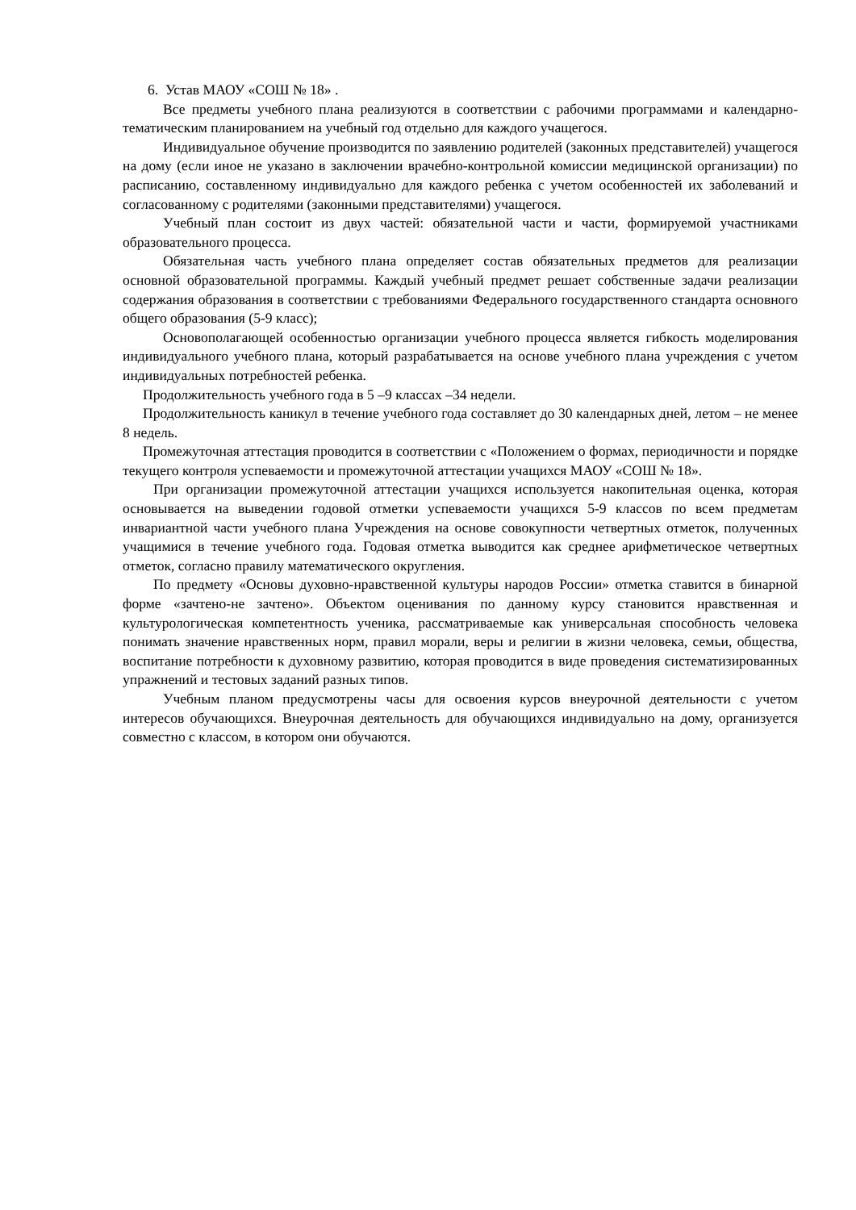6. Устав МАОУ «СОШ № 18» .
Все предметы учебного плана реализуются в соответствии с рабочими программами и календарно-тематическим планированием на учебный год отдельно для каждого учащегося.
Индивидуальное обучение производится по заявлению родителей (законных представителей) учащегося на дому (если иное не указано в заключении врачебно-контрольной комиссии медицинской организации) по расписанию, составленному индивидуально для каждого ребенка с учетом особенностей их заболеваний и согласованному с родителями (законными представителями) учащегося.
Учебный план состоит из двух частей: обязательной части и части, формируемой участниками образовательного процесса.
Обязательная часть учебного плана определяет состав обязательных предметов для реализации основной образовательной программы. Каждый учебный предмет решает собственные задачи реализации содержания образования в соответствии с требованиями Федерального государственного стандарта основного общего образования (5-9 класс);
Основополагающей особенностью организации учебного процесса является гибкость моделирования индивидуального учебного плана, который разрабатывается на основе учебного плана учреждения с учетом индивидуальных потребностей ребенка.
Продолжительность учебного года в 5 –9 классах –34 недели.
Продолжительность каникул в течение учебного года составляет до 30 календарных дней, летом – не менее 8 недель.
Промежуточная аттестация проводится в соответствии с «Положением о формах, периодичности и порядке текущего контроля успеваемости и промежуточной аттестации учащихся МАОУ «СОШ № 18».
При организации промежуточной аттестации учащихся используется накопительная оценка, которая основывается на выведении годовой отметки успеваемости учащихся 5-9 классов по всем предметам инвариантной части учебного плана Учреждения на основе совокупности четвертных отметок, полученных учащимися в течение учебного года. Годовая отметка выводится как среднее арифметическое четвертных отметок, согласно правилу математического округления.
По предмету «Основы духовно-нравственной культуры народов России» отметка ставится в бинарной форме «зачтено-не зачтено». Объектом оценивания по данному курсу становится нравственная и культурологическая компетентность ученика, рассматриваемые как универсальная способность человека понимать значение нравственных норм, правил морали, веры и религии в жизни человека, семьи, общества, воспитание потребности к духовному развитию, которая проводится в виде проведения систематизированных упражнений и тестовых заданий разных типов.
Учебным планом предусмотрены часы для освоения курсов внеурочной деятельности с учетом интересов обучающихся. Внеурочная деятельность для обучающихся индивидуально на дому, организуется совместно с классом, в котором они обучаются.